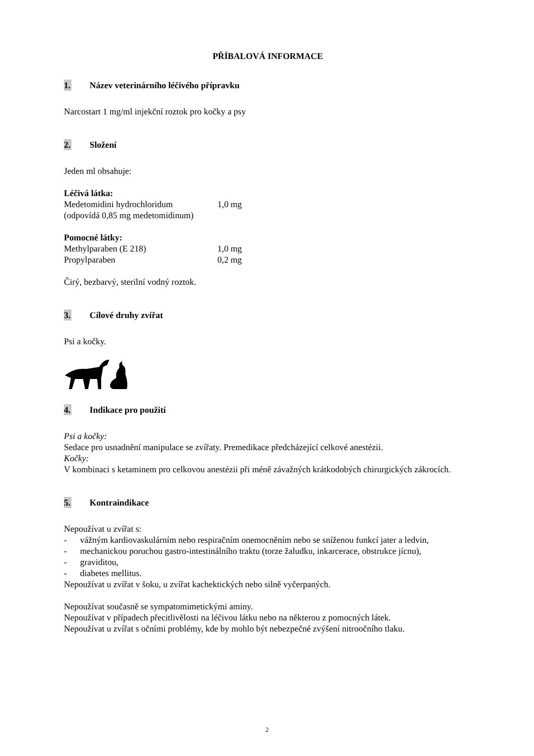PŘÍBALOVÁ INFORMACE
1. Název veterinárního léčivého přípravku
Narcostart 1 mg/ml injekční roztok pro kočky a psy
2. Složení
Jeden ml obsahuje:
Léčivá látka:
Medetomidini hydrochloridum 1,0 mg
(odpovídá 0,85 mg medetomidinum)
Pomocné látky:
Methylparaben (E 218) 1,0 mg
Propylparaben 0,2 mg
Čirý, bezbarvý, sterilní vodný roztok.
3. Cílové druhy zvířat
Psi a kočky.
4. Indikace pro použití
Psi a kočky:
Sedace pro usnadnění manipulace se zvířaty. Premedikace předcházející celkové anestézii.
Kočky:
V kombinaci s ketaminem pro celkovou anestézii při méně závažných krátkodobých chirurgických zákrocích.
5. Kontraindikace
Nepoužívat u zvířat s:
- vážným kardiovaskulárním nebo respiračním onemocněním nebo se sníženou funkcí jater a ledvin,
- mechanickou poruchou gastro-intestinálního traktu (torze žaludku, inkarcerace, obstrukce jícnu),
- graviditou,
- diabetes mellitus.
Nepoužívat u zvířat v šoku, u zvířat kachektických nebo silně vyčerpaných.
Nepoužívat současně se sympatomimetickými aminy.
Nepoužívat v případech přecitlivělosti na léčivou látku nebo na některou z pomocných látek.
Nepoužívat u zvířat s očními problémy, kde by mohlo být nebezpečné zvýšení nitroočního tlaku.
2